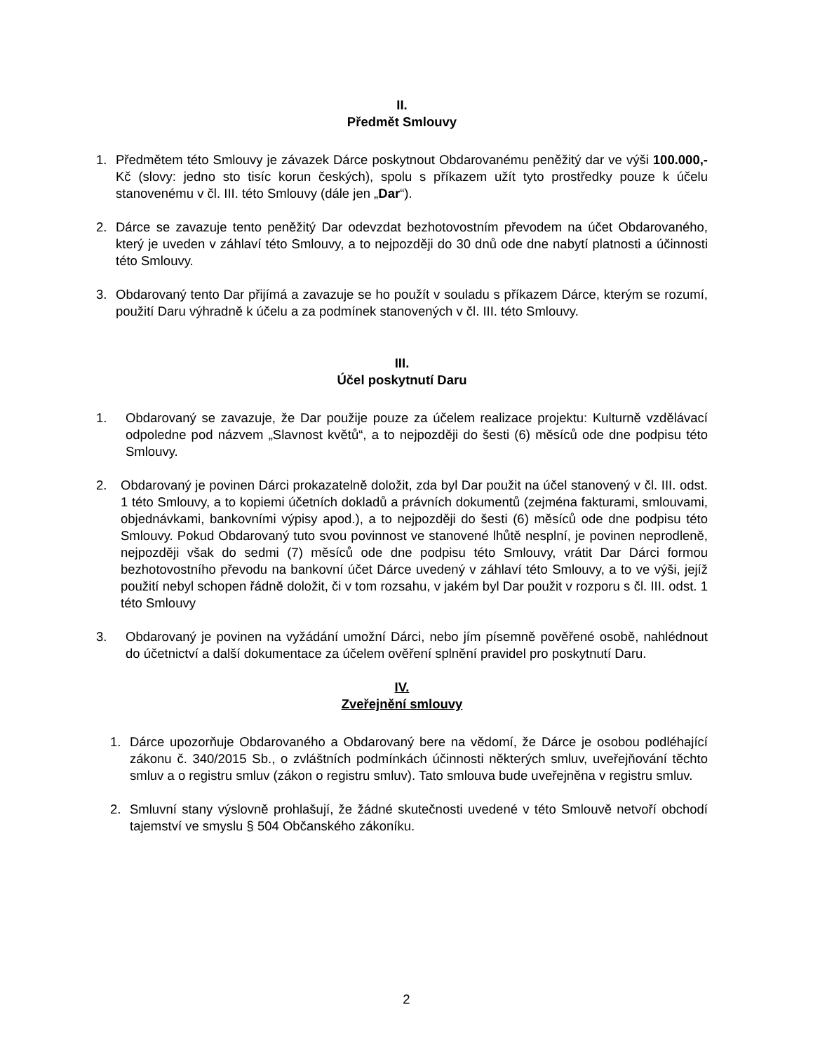II.
Předmět Smlouvy
1. Předmětem této Smlouvy je závazek Dárce poskytnout Obdarovanému peněžitý dar ve výši 100.000,- Kč (slovy: jedno sto tisíc korun českých), spolu s příkazem užít tyto prostředky pouze k účelu stanovenému v čl. III. této Smlouvy (dále jen „Dar“).
2. Dárce se zavazuje tento peněžitý Dar odevzdat bezhotovostním převodem na účet Obdarovaného, který je uveden v záhlaví této Smlouvy, a to nejpozději do 30 dnů ode dne nabytí platnosti a účinnosti této Smlouvy.
3. Obdarovaný tento Dar přijímá a zavazuje se ho použít v souladu s příkazem Dárce, kterým se rozumí, použití Daru výhradně k účelu a za podmínek stanovených v čl. III. této Smlouvy.
III.
Účel poskytnutí Daru
1. Obdarovaný se zavazuje, že Dar použije pouze za účelem realizace projektu: Kulturně vzdělávací odpoledne pod názvem „Slavnost květů“, a to nejpozději do šesti (6) měsíců ode dne podpisu této Smlouvy.
2. Obdarovaný je povinen Dárci prokazatelně doložit, zda byl Dar použit na účel stanovený v čl. III. odst. 1 této Smlouvy, a to kopiemi účetních dokladů a právních dokumentů (zejména fakturami, smlouvami, objednávkami, bankovními výpisy apod.), a to nejpozději do šesti (6) měsíců ode dne podpisu této Smlouvy. Pokud Obdarovaný tuto svou povinnost ve stanovené lhůtě nesplní, je povinen neprodleně, nejpozději však do sedmi (7) měsíců ode dne podpisu této Smlouvy, vrátit Dar Dárci formou bezhotovostního převodu na bankovní účet Dárce uvedený v záhlaví této Smlouvy, a to ve výši, jejíž použití nebyl schopen řádně doložit, či v tom rozsahu, v jakém byl Dar použit v rozporu s čl. III. odst. 1 této Smlouvy
3. Obdarovaný je povinen na vyžádání umožní Dárci, nebo jím písemně pověřené osobě, nahlédnout do účetnictví a další dokumentace za účelem ověření splnění pravidel pro poskytnutí Daru.
IV.
Zveřejnění smlouvy
1. Dárce upozorňuje Obdarovaného a Obdarovaný bere na vědomí, že Dárce je osobou podléhající zákonu č. 340/2015 Sb., o zvláštních podmínkách účinnosti některých smluv, uveřejňování těchto smluv a o registru smluv (zákon o registru smluv). Tato smlouva bude uveřejněna v registru smluv.
2. Smluvní stany výslovně prohlašují, že žádné skutečnosti uvedené v této Smlouvě netvoří obchodí tajemství ve smyslu § 504 Občanského zákoníku.
2